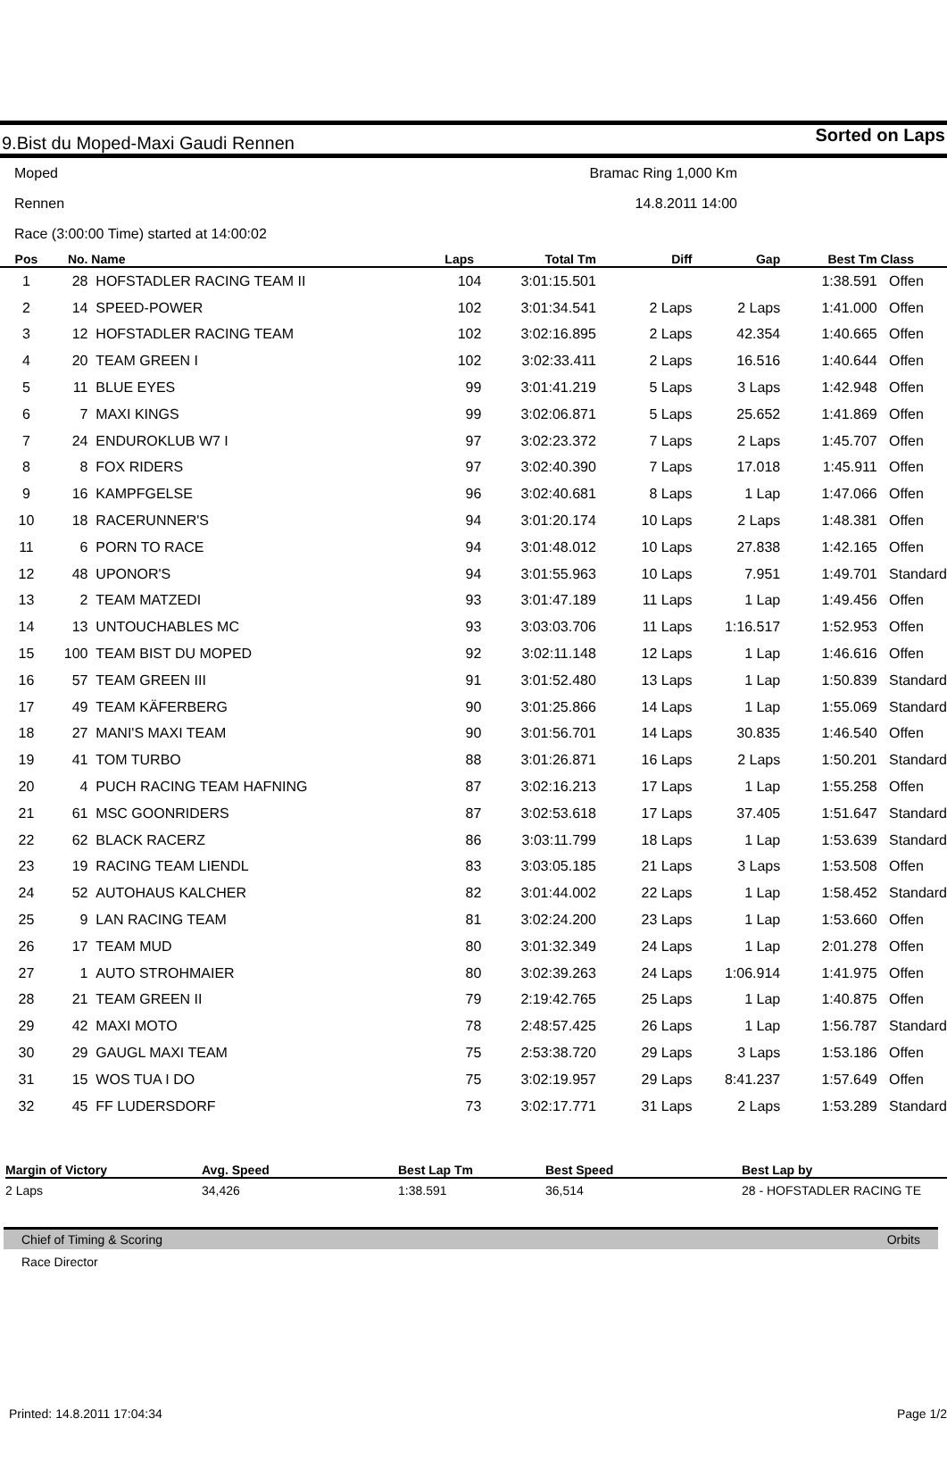9.Bist du Moped-Maxi Gaudi Rennen Sorted on Laps
Moped Bramac Ring 1,000 Km
Rennen 14.8.2011 14:00
Race (3:00:00 Time) started at 14:00:02
| Pos | No. | Name | Laps | Total Tm | Diff | Gap | Best Tm | Class |
| --- | --- | --- | --- | --- | --- | --- | --- | --- |
| 1 | 28 | HOFSTADLER RACING TEAM II | 104 | 3:01:15.501 | | | 1:38.591 | Offen |
| 2 | 14 | SPEED-POWER | 102 | 3:01:34.541 | 2 Laps | 2 Laps | 1:41.000 | Offen |
| 3 | 12 | HOFSTADLER RACING TEAM | 102 | 3:02:16.895 | 2 Laps | 42.354 | 1:40.665 | Offen |
| 4 | 20 | TEAM GREEN I | 102 | 3:02:33.411 | 2 Laps | 16.516 | 1:40.644 | Offen |
| 5 | 11 | BLUE EYES | 99 | 3:01:41.219 | 5 Laps | 3 Laps | 1:42.948 | Offen |
| 6 | 7 | MAXI KINGS | 99 | 3:02:06.871 | 5 Laps | 25.652 | 1:41.869 | Offen |
| 7 | 24 | ENDUROKLUB W7 I | 97 | 3:02:23.372 | 7 Laps | 2 Laps | 1:45.707 | Offen |
| 8 | 8 | FOX RIDERS | 97 | 3:02:40.390 | 7 Laps | 17.018 | 1:45.911 | Offen |
| 9 | 16 | KAMPFGELSE | 96 | 3:02:40.681 | 8 Laps | 1 Lap | 1:47.066 | Offen |
| 10 | 18 | RACERUNNER'S | 94 | 3:01:20.174 | 10 Laps | 2 Laps | 1:48.381 | Offen |
| 11 | 6 | PORN TO RACE | 94 | 3:01:48.012 | 10 Laps | 27.838 | 1:42.165 | Offen |
| 12 | 48 | UPONOR'S | 94 | 3:01:55.963 | 10 Laps | 7.951 | 1:49.701 | Standard |
| 13 | 2 | TEAM MATZEDI | 93 | 3:01:47.189 | 11 Laps | 1 Lap | 1:49.456 | Offen |
| 14 | 13 | UNTOUCHABLES MC | 93 | 3:03:03.706 | 11 Laps | 1:16.517 | 1:52.953 | Offen |
| 15 | 100 | TEAM BIST DU MOPED | 92 | 3:02:11.148 | 12 Laps | 1 Lap | 1:46.616 | Offen |
| 16 | 57 | TEAM GREEN III | 91 | 3:01:52.480 | 13 Laps | 1 Lap | 1:50.839 | Standard |
| 17 | 49 | TEAM KÄFERBERG | 90 | 3:01:25.866 | 14 Laps | 1 Lap | 1:55.069 | Standard |
| 18 | 27 | MANI'S MAXI TEAM | 90 | 3:01:56.701 | 14 Laps | 30.835 | 1:46.540 | Offen |
| 19 | 41 | TOM TURBO | 88 | 3:01:26.871 | 16 Laps | 2 Laps | 1:50.201 | Standard |
| 20 | 4 | PUCH RACING TEAM HAFNING | 87 | 3:02:16.213 | 17 Laps | 1 Lap | 1:55.258 | Offen |
| 21 | 61 | MSC GOONRIDERS | 87 | 3:02:53.618 | 17 Laps | 37.405 | 1:51.647 | Standard |
| 22 | 62 | BLACK RACERZ | 86 | 3:03:11.799 | 18 Laps | 1 Lap | 1:53.639 | Standard |
| 23 | 19 | RACING TEAM LIENDL | 83 | 3:03:05.185 | 21 Laps | 3 Laps | 1:53.508 | Offen |
| 24 | 52 | AUTOHAUS KALCHER | 82 | 3:01:44.002 | 22 Laps | 1 Lap | 1:58.452 | Standard |
| 25 | 9 | LAN RACING TEAM | 81 | 3:02:24.200 | 23 Laps | 1 Lap | 1:53.660 | Offen |
| 26 | 17 | TEAM MUD | 80 | 3:01:32.349 | 24 Laps | 1 Lap | 2:01.278 | Offen |
| 27 | 1 | AUTO STROHMAIER | 80 | 3:02:39.263 | 24 Laps | 1:06.914 | 1:41.975 | Offen |
| 28 | 21 | TEAM GREEN II | 79 | 2:19:42.765 | 25 Laps | 1 Lap | 1:40.875 | Offen |
| 29 | 42 | MAXI MOTO | 78 | 2:48:57.425 | 26 Laps | 1 Lap | 1:56.787 | Standard |
| 30 | 29 | GAUGL MAXI TEAM | 75 | 2:53:38.720 | 29 Laps | 3 Laps | 1:53.186 | Offen |
| 31 | 15 | WOS TUA I DO | 75 | 3:02:19.957 | 29 Laps | 8:41.237 | 1:57.649 | Offen |
| 32 | 45 | FF LUDERSDORF | 73 | 3:02:17.771 | 31 Laps | 2 Laps | 1:53.289 | Standard |
| Margin of Victory | Avg. Speed | Best Lap Tm | Best Speed | Best Lap by |
| --- | --- | --- | --- | --- |
| 2 Laps | 34,426 | 1:38.591 | 36,514 | 28 - HOFSTADLER RACING TE |
Chief of Timing & Scoring Orbits
Race Director
Printed: 14.8.2011 17:04:34 Page 1/2